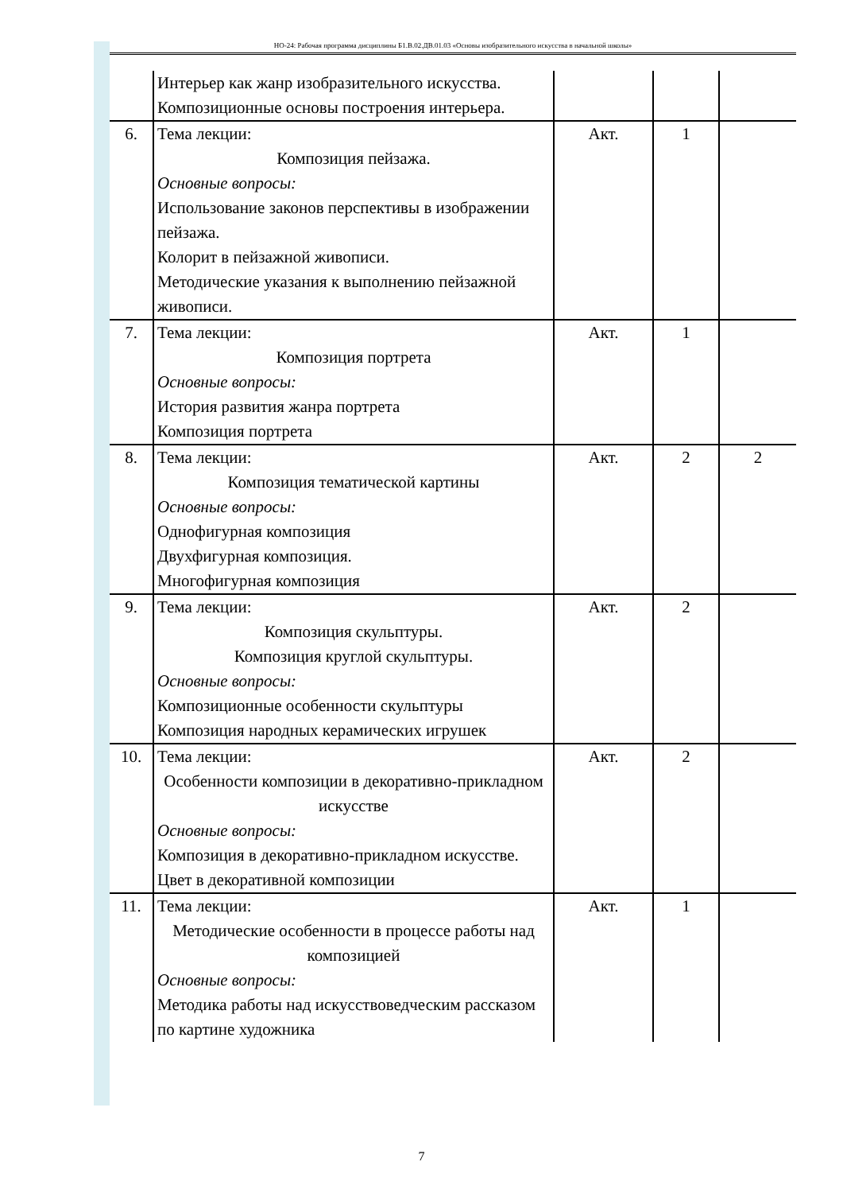НО-24: Рабочая программа дисциплины Б1.В.02.ДВ.01.03 «Основы изобразительного искусства в начальной школы»
| | Интерьер как жанр изобразительного искусства. Композиционные основы построения интерьера. | | | |
| 6. | Тема лекции: Композиция пейзажа. Основные вопросы: Использование законов перспективы в изображении пейзажа. Колорит в пейзажной живописи. Методические указания к выполнению пейзажной живописи. | Акт. | 1 | |
| 7. | Тема лекции: Композиция портрета Основные вопросы: История развития жанра портрета Композиция портрета | Акт. | 1 | |
| 8. | Тема лекции: Композиция тематической картины Основные вопросы: Однофигурная композиция Двухфигурная композиция. Многофигурная композиция | Акт. | 2 | 2 |
| 9. | Тема лекции: Композиция скульптуры. Композиция круглой скульптуры. Основные вопросы: Композиционные особенности скульптуры Композиция народных керамических игрушек | Акт. | 2 | |
| 10. | Тема лекции: Особенности композиции в декоративно-прикладном искусстве Основные вопросы: Композиция в декоративно-прикладном искусстве. Цвет в декоративной композиции | Акт. | 2 | |
| 11. | Тема лекции: Методические особенности в процессе работы над композицией Основные вопросы: Методика работы над искусствоведческим рассказом по картине художника | Акт. | 1 | |
7